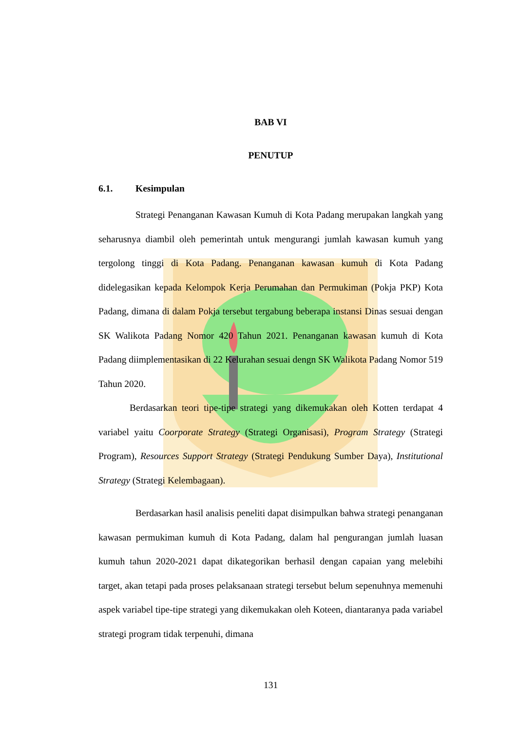BAB VI
PENUTUP
6.1. Kesimpulan
Strategi Penanganan Kawasan Kumuh di Kota Padang merupakan langkah yang seharusnya diambil oleh pemerintah untuk mengurangi jumlah kawasan kumuh yang tergolong tinggi di Kota Padang. Penanganan kawasan kumuh di Kota Padang didelegasikan kepada Kelompok Kerja Perumahan dan Permukiman (Pokja PKP) Kota Padang, dimana di dalam Pokja tersebut tergabung beberapa instansi Dinas sesuai dengan SK Walikota Padang Nomor 420 Tahun 2021. Penanganan kawasan kumuh di Kota Padang diimplementasikan di 22 Kelurahan sesuai dengn SK Walikota Padang Nomor 519 Tahun 2020.
Berdasarkan teori tipe-tipe strategi yang dikemukakan oleh Kotten terdapat 4 variabel yaitu Coorporate Strategy (Strategi Organisasi), Program Strategy (Strategi Program), Resources Support Strategy (Strategi Pendukung Sumber Daya), Institutional Strategy (Strategi Kelembagaan).
Berdasarkan hasil analisis peneliti dapat disimpulkan bahwa strategi penanganan kawasan permukiman kumuh di Kota Padang, dalam hal pengurangan jumlah luasan kumuh tahun 2020-2021 dapat dikategorikan berhasil dengan capaian yang melebihi target, akan tetapi pada proses pelaksanaan strategi tersebut belum sepenuhnya memenuhi aspek variabel tipe-tipe strategi yang dikemukakan oleh Koteen, diantaranya pada variabel strategi program tidak terpenuhi, dimana
131